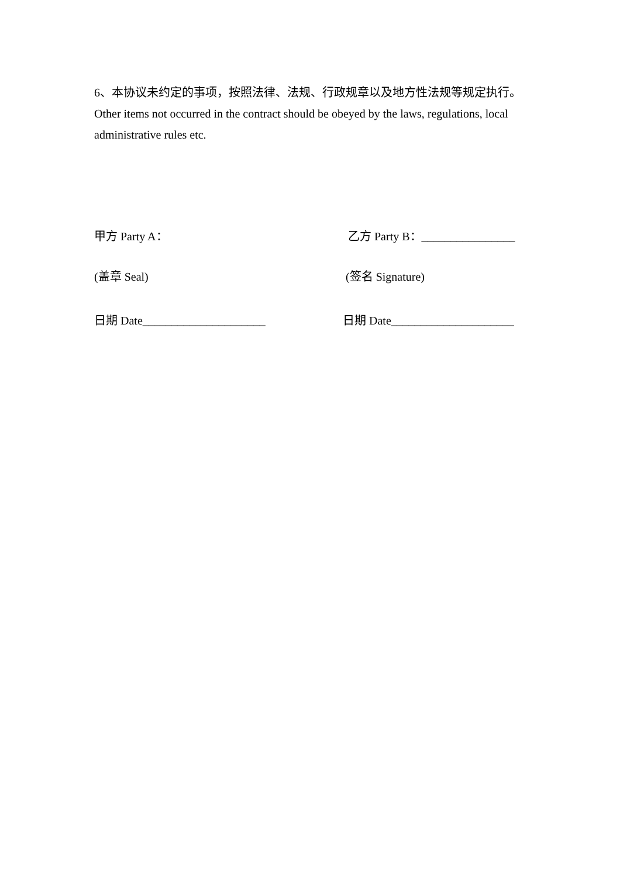6、本协议未约定的事项，按照法律、法规、行政规章以及地方性法规等规定执行。
Other items not occurred in the contract should be obeyed by the laws, regulations, local administrative rules etc.
甲方 Party A： 乙方 Party B：________________
(盖章 Seal) (签名 Signature)
日期 Date_____________________ 日期 Date_____________________